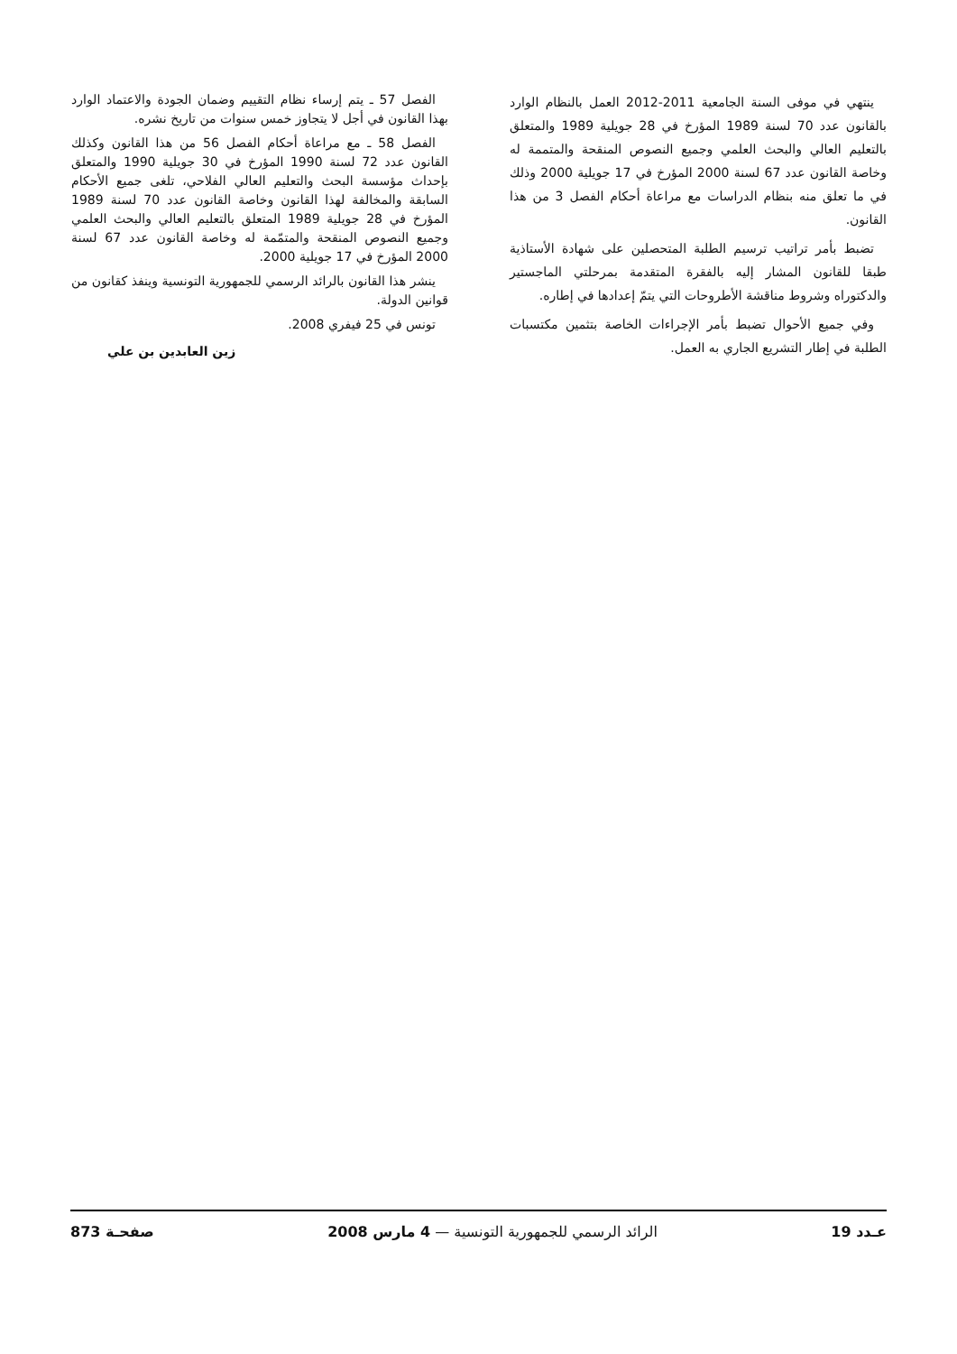ينتهي في موفى السنة الجامعية 2011-2012 العمل بالنظام الوارد بالقانون عدد 70 لسنة 1989 المؤرخ في 28 جويلية 1989 والمتعلق بالتعليم العالي والبحث العلمي وجميع النصوص المنقحة والمتممة له وخاصة القانون عدد 67 لسنة 2000 المؤرخ في 17 جويلية 2000 وذلك في ما تعلق منه بنظام الدراسات مع مراعاة أحكام الفصل 3 من هذا القانون.
تضبط بأمر تراتيب ترسيم الطلبة المتحصلين على شهادة الأستاذية طبقا للقانون المشار إليه بالفقرة المتقدمة بمرحلتي الماجستير والدكتوراه وشروط مناقشة الأطروحات التي يتمّ إعدادها في إطاره.
وفي جميع الأحوال تضبط بأمر الإجراءات الخاصة بتثمين مكتسبات الطلبة في إطار التشريع الجاري به العمل.
الفصل 57 ـ يتم إرساء نظام التقييم وضمان الجودة والاعتماد الوارد بهذا القانون في أجل لا يتجاوز خمس سنوات من تاريخ نشره.
الفصل 58 ـ مع مراعاة أحكام الفصل 56 من هذا القانون وكذلك القانون عدد 72 لسنة 1990 المؤرخ في 30 جويلية 1990 والمتعلق بإحداث مؤسسة البحث والتعليم العالي الفلاحي، تلغى جميع الأحكام السابقة والمخالفة لهذا القانون وخاصة القانون عدد 70 لسنة 1989 المؤرخ في 28 جويلية 1989 المتعلق بالتعليم العالي والبحث العلمي وجميع النصوص المنقحة والمتمّمة له وخاصة القانون عدد 67 لسنة 2000 المؤرخ في 17 جويلية 2000.
ينشر هذا القانون بالرائد الرسمي للجمهورية التونسية وينفذ كقانون من قوانين الدولة.
تونس في 25 فيفري 2008.
زين العابدين بن علي
عـدد 19 الرائد الرسمي للجمهورية التونسية — 4 مارس 2008 صفحـة 873